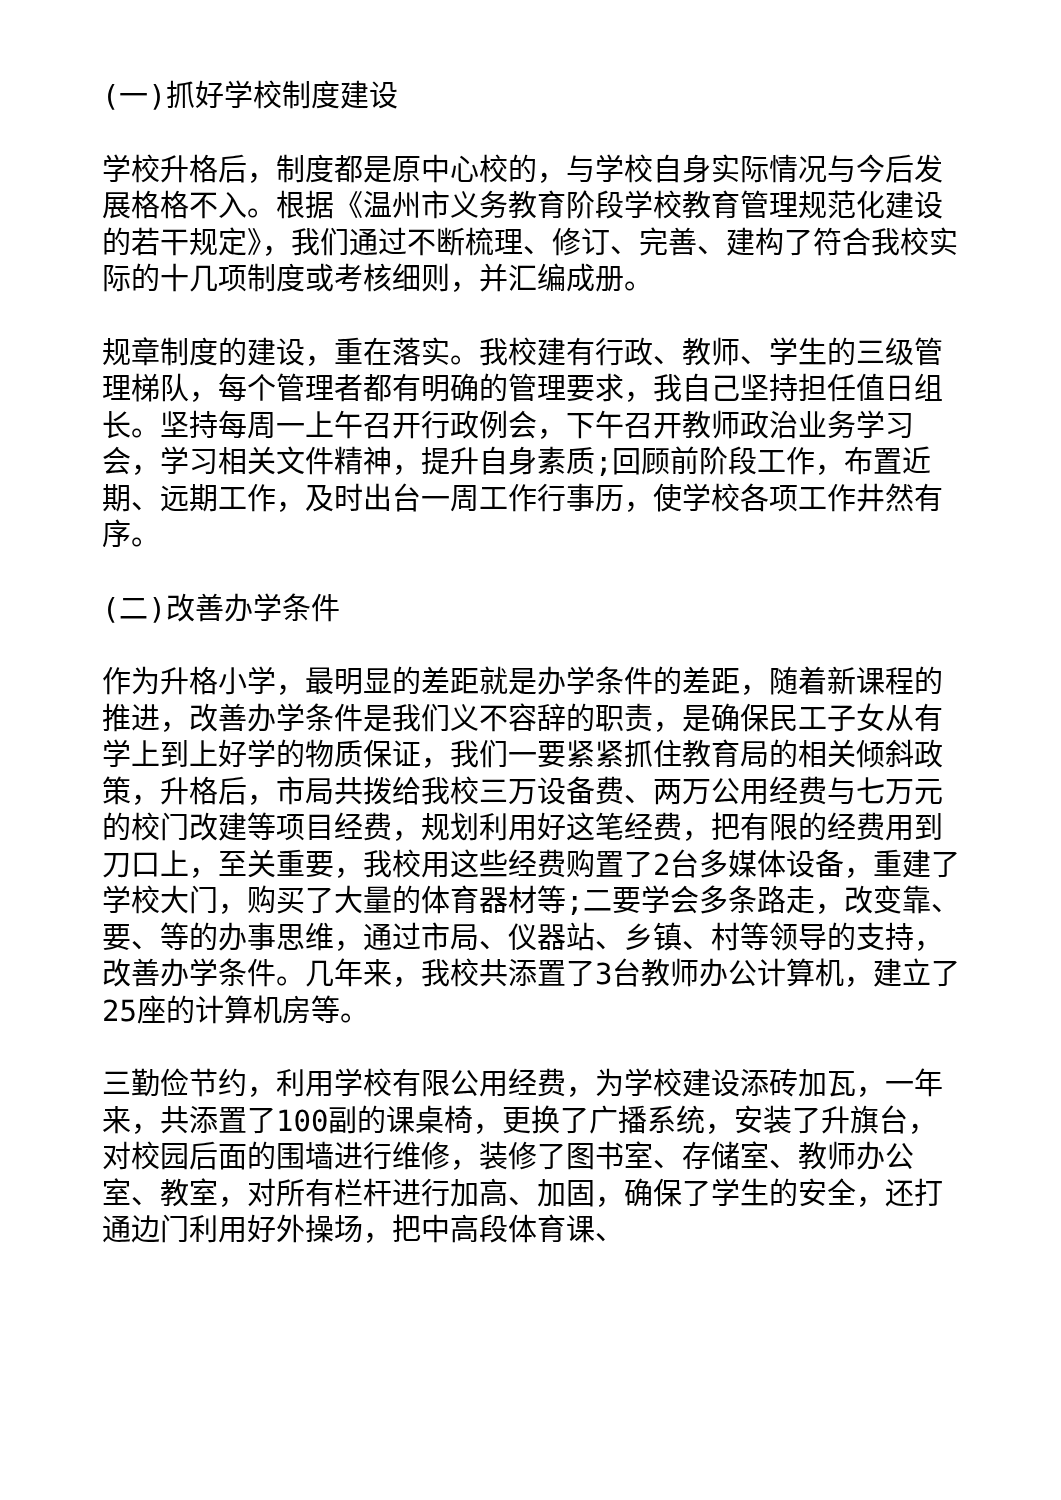(一)抓好学校制度建设
学校升格后，制度都是原中心校的，与学校自身实际情况与今后发展格格不入。根据《温州市义务教育阶段学校教育管理规范化建设的若干规定》，我们通过不断梳理、修订、完善、建构了符合我校实际的十几项制度或考核细则，并汇编成册。
规章制度的建设，重在落实。我校建有行政、教师、学生的三级管理梯队，每个管理者都有明确的管理要求，我自己坚持担任值日组长。坚持每周一上午召开行政例会，下午召开教师政治业务学习会，学习相关文件精神，提升自身素质;回顾前阶段工作，布置近期、远期工作，及时出台一周工作行事历，使学校各项工作井然有序。
(二)改善办学条件
作为升格小学，最明显的差距就是办学条件的差距，随着新课程的推进，改善办学条件是我们义不容辞的职责，是确保民工子女从有学上到上好学的物质保证，我们一要紧紧抓住教育局的相关倾斜政策，升格后，市局共拨给我校三万设备费、两万公用经费与七万元的校门改建等项目经费，规划利用好这笔经费，把有限的经费用到刀口上，至关重要，我校用这些经费购置了2台多媒体设备，重建了学校大门，购买了大量的体育器材等;二要学会多条路走，改变靠、要、等的办事思维，通过市局、仪器站、乡镇、村等领导的支持，改善办学条件。几年来，我校共添置了3台教师办公计算机，建立了25座的计算机房等。
三勤俭节约，利用学校有限公用经费，为学校建设添砖加瓦，一年来，共添置了100副的课桌椅，更换了广播系统，安装了升旗台，对校园后面的围墙进行维修，装修了图书室、存储室、教师办公室、教室，对所有栏杆进行加高、加固，确保了学生的安全，还打通边门利用好外操场，把中高段体育课、